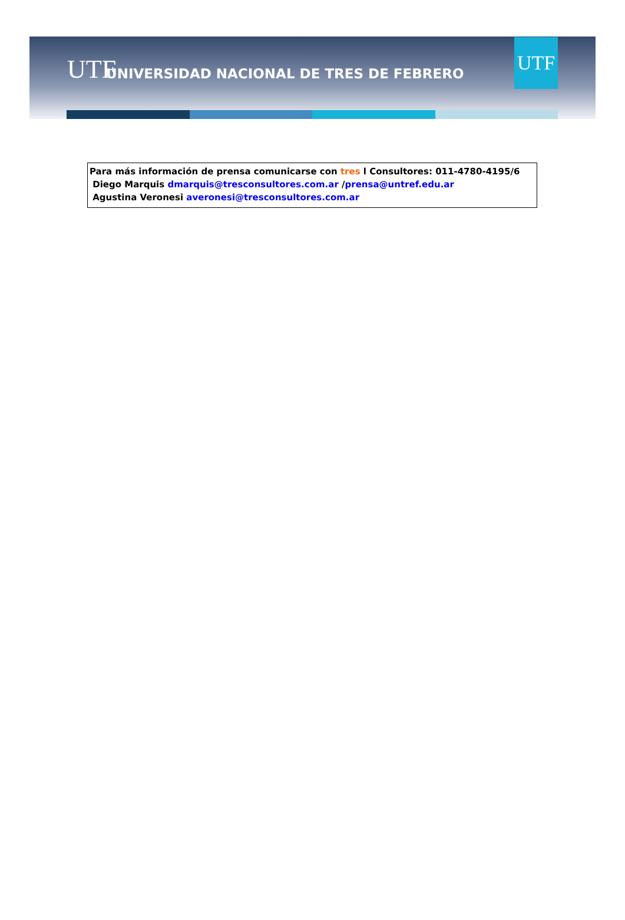UTF
UNIVERSIDAD NACIONAL DE TRES DE FEBRERO
UTF
Para más información de prensa comunicarse con tres l Consultores: 011-4780-4195/6
Diego Marquis dmarquis@tresconsultores.com.ar /prensa@untref.edu.ar
Agustina Veronesi averonesi@tresconsultores.com.ar